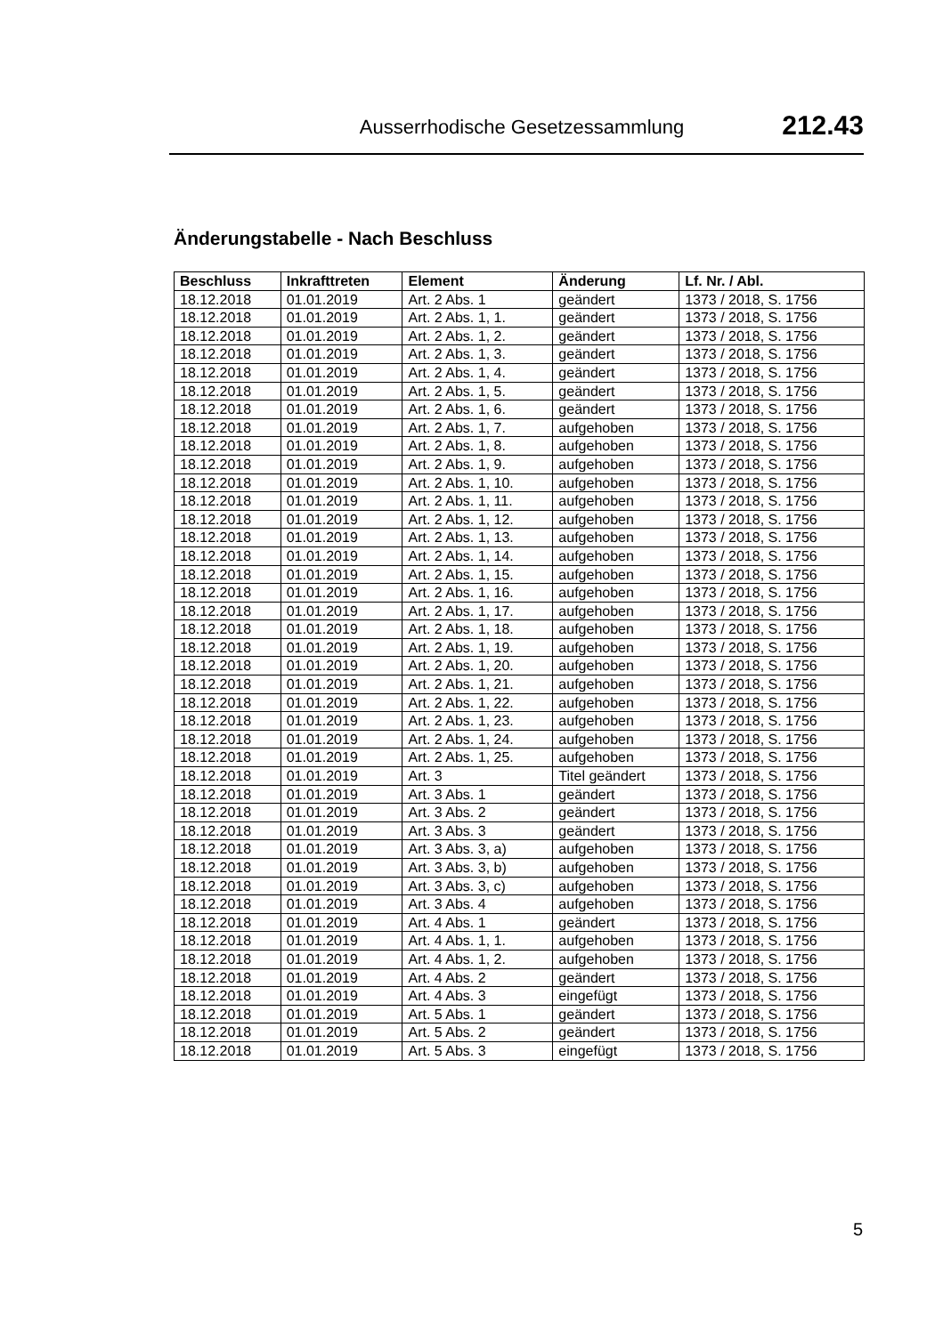Ausserrhodische Gesetzessammlung 212.43
Änderungstabelle - Nach Beschluss
| Beschluss | Inkrafttreten | Element | Änderung | Lf. Nr. / Abl. |
| --- | --- | --- | --- | --- |
| 18.12.2018 | 01.01.2019 | Art. 2 Abs. 1 | geändert | 1373 / 2018, S. 1756 |
| 18.12.2018 | 01.01.2019 | Art. 2 Abs. 1, 1. | geändert | 1373 / 2018, S. 1756 |
| 18.12.2018 | 01.01.2019 | Art. 2 Abs. 1, 2. | geändert | 1373 / 2018, S. 1756 |
| 18.12.2018 | 01.01.2019 | Art. 2 Abs. 1, 3. | geändert | 1373 / 2018, S. 1756 |
| 18.12.2018 | 01.01.2019 | Art. 2 Abs. 1, 4. | geändert | 1373 / 2018, S. 1756 |
| 18.12.2018 | 01.01.2019 | Art. 2 Abs. 1, 5. | geändert | 1373 / 2018, S. 1756 |
| 18.12.2018 | 01.01.2019 | Art. 2 Abs. 1, 6. | geändert | 1373 / 2018, S. 1756 |
| 18.12.2018 | 01.01.2019 | Art. 2 Abs. 1, 7. | aufgehoben | 1373 / 2018, S. 1756 |
| 18.12.2018 | 01.01.2019 | Art. 2 Abs. 1, 8. | aufgehoben | 1373 / 2018, S. 1756 |
| 18.12.2018 | 01.01.2019 | Art. 2 Abs. 1, 9. | aufgehoben | 1373 / 2018, S. 1756 |
| 18.12.2018 | 01.01.2019 | Art. 2 Abs. 1, 10. | aufgehoben | 1373 / 2018, S. 1756 |
| 18.12.2018 | 01.01.2019 | Art. 2 Abs. 1, 11. | aufgehoben | 1373 / 2018, S. 1756 |
| 18.12.2018 | 01.01.2019 | Art. 2 Abs. 1, 12. | aufgehoben | 1373 / 2018, S. 1756 |
| 18.12.2018 | 01.01.2019 | Art. 2 Abs. 1, 13. | aufgehoben | 1373 / 2018, S. 1756 |
| 18.12.2018 | 01.01.2019 | Art. 2 Abs. 1, 14. | aufgehoben | 1373 / 2018, S. 1756 |
| 18.12.2018 | 01.01.2019 | Art. 2 Abs. 1, 15. | aufgehoben | 1373 / 2018, S. 1756 |
| 18.12.2018 | 01.01.2019 | Art. 2 Abs. 1, 16. | aufgehoben | 1373 / 2018, S. 1756 |
| 18.12.2018 | 01.01.2019 | Art. 2 Abs. 1, 17. | aufgehoben | 1373 / 2018, S. 1756 |
| 18.12.2018 | 01.01.2019 | Art. 2 Abs. 1, 18. | aufgehoben | 1373 / 2018, S. 1756 |
| 18.12.2018 | 01.01.2019 | Art. 2 Abs. 1, 19. | aufgehoben | 1373 / 2018, S. 1756 |
| 18.12.2018 | 01.01.2019 | Art. 2 Abs. 1, 20. | aufgehoben | 1373 / 2018, S. 1756 |
| 18.12.2018 | 01.01.2019 | Art. 2 Abs. 1, 21. | aufgehoben | 1373 / 2018, S. 1756 |
| 18.12.2018 | 01.01.2019 | Art. 2 Abs. 1, 22. | aufgehoben | 1373 / 2018, S. 1756 |
| 18.12.2018 | 01.01.2019 | Art. 2 Abs. 1, 23. | aufgehoben | 1373 / 2018, S. 1756 |
| 18.12.2018 | 01.01.2019 | Art. 2 Abs. 1, 24. | aufgehoben | 1373 / 2018, S. 1756 |
| 18.12.2018 | 01.01.2019 | Art. 2 Abs. 1, 25. | aufgehoben | 1373 / 2018, S. 1756 |
| 18.12.2018 | 01.01.2019 | Art. 3 | Titel geändert | 1373 / 2018, S. 1756 |
| 18.12.2018 | 01.01.2019 | Art. 3 Abs. 1 | geändert | 1373 / 2018, S. 1756 |
| 18.12.2018 | 01.01.2019 | Art. 3 Abs. 2 | geändert | 1373 / 2018, S. 1756 |
| 18.12.2018 | 01.01.2019 | Art. 3 Abs. 3 | geändert | 1373 / 2018, S. 1756 |
| 18.12.2018 | 01.01.2019 | Art. 3 Abs. 3, a) | aufgehoben | 1373 / 2018, S. 1756 |
| 18.12.2018 | 01.01.2019 | Art. 3 Abs. 3, b) | aufgehoben | 1373 / 2018, S. 1756 |
| 18.12.2018 | 01.01.2019 | Art. 3 Abs. 3, c) | aufgehoben | 1373 / 2018, S. 1756 |
| 18.12.2018 | 01.01.2019 | Art. 3 Abs. 4 | aufgehoben | 1373 / 2018, S. 1756 |
| 18.12.2018 | 01.01.2019 | Art. 4 Abs. 1 | geändert | 1373 / 2018, S. 1756 |
| 18.12.2018 | 01.01.2019 | Art. 4 Abs. 1, 1. | aufgehoben | 1373 / 2018, S. 1756 |
| 18.12.2018 | 01.01.2019 | Art. 4 Abs. 1, 2. | aufgehoben | 1373 / 2018, S. 1756 |
| 18.12.2018 | 01.01.2019 | Art. 4 Abs. 2 | geändert | 1373 / 2018, S. 1756 |
| 18.12.2018 | 01.01.2019 | Art. 4 Abs. 3 | eingefügt | 1373 / 2018, S. 1756 |
| 18.12.2018 | 01.01.2019 | Art. 5 Abs. 1 | geändert | 1373 / 2018, S. 1756 |
| 18.12.2018 | 01.01.2019 | Art. 5 Abs. 2 | geändert | 1373 / 2018, S. 1756 |
| 18.12.2018 | 01.01.2019 | Art. 5 Abs. 3 | eingefügt | 1373 / 2018, S. 1756 |
5